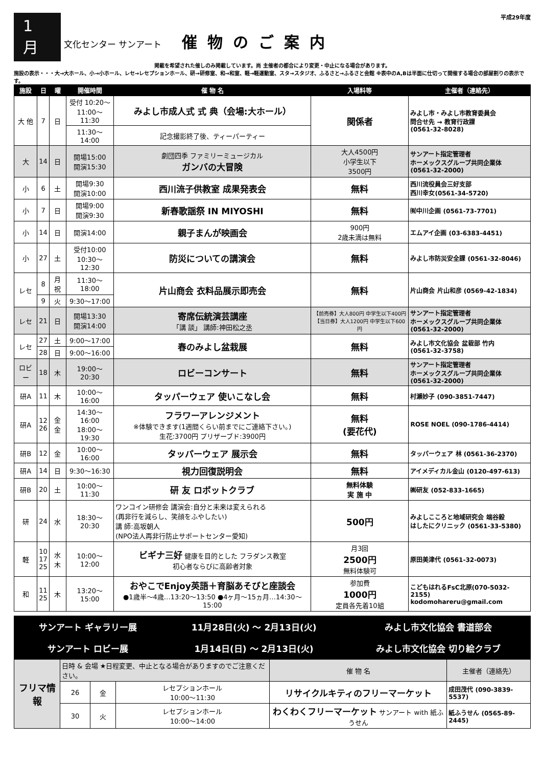1 月
文化センター サンアート
催物のご案内
平成29年度
掲載を希望された催しのみ掲載しています。尚 主催者の都合により変更・中止になる場合があります。
施設の表示・・・大→大ホール、小→小ホール、レセ→レセプションホール、研→研修室、和→和室、軽→軽運動室、スタ→スタジオ、ふるさと→ふるさと会館 ※表中のA,Bは半面に仕切って開催する場合の部屋割りの表示です。
| 施設 | 日 | 曜 | 開催時間 | 催 物 名 | 入場料等 | 主催者（連絡先） |
| --- | --- | --- | --- | --- | --- | --- |
| 大 他 | 7 | 日 | 受付 10:20～ 11:00～11:30 | みよし市成人式 式 典（会場:大ホール） | 関係者 | みよし市・みよし市教育委員会 問合せ先 → 教育行政課 (0561-32-8028) |
| | | | 11:30～14:00 | 記念撮影終了後、ティーパーティー | | |
| 大 | 14 | 日 | 開場15:00 開演15:30 | 劇団四季 ファミリーミュージカル ガンバの大冒険 | 大人4500円 小学生以下 3500円 | サンアート指定管理者 ホーメックスグループ共同企業体 (0561-32-2000) |
| 小 | 6 | 土 | 開場9:30 開演10:00 | 西川流子供教室 成果発表会 | 無料 | 西川流役員会三好支部 西川幸女(0561-34-5720) |
| 小 | 7 | 日 | 開場9:00 開演9:30 | 新春歌謡祭 IN MIYOSHI | 無料 | ㈲中川企画 (0561-73-7701) |
| 小 | 14 | 日 | 開演14:00 | 親子まんが映画会 | 900円 2歳未満は無料 | エムアイ企画 (03-6383-4451) |
| 小 | 27 | 土 | 受付10:00 10:30～12:30 | 防災についての講演会 | 無料 | みよし市防災安全課 (0561-32-8046) |
| レセ | 8 | 月祝 | 11:30～18:00 | 片山商会 衣料品展示即売会 | 無料 | 片山商会 片山和彦 (0569-42-1834) |
| | 9 | 火 | 9:30～17:00 | | | |
| レセ | 21 | 日 | 開場13:30 開演14:00 | 寄席伝統演芸講座 「講 談」 講師:神田松之丞 | 【前売券】大人800円 中学生以下400円 【当日券】大人1200円 中学生以下600円 | サンアート指定管理者 ホーメックスグループ共同企業体 (0561-32-2000) |
| レセ | 27 | 土 | 9:00～17:00 | 春のみよし盆栽展 | 無料 | みよし市文化協会 盆栽部 竹内 (0561-32-3758) |
| | 28 | 日 | 9:00～16:00 | | | |
| ロビー | 18 | 木 | 19:00～20:30 | ロビーコンサート | 無料 | サンアート指定管理者 ホーメックスグループ共同企業体 (0561-32-2000) |
| 研A | 11 | 木 | 10:00～16:00 | タッパーウェア 使いこなし会 | 無料 | 村瀬妙子 (090-3851-7447) |
| 研A | 12 26 | 金 金 | 14:30～16:00 18:00～19:30 | フラワーアレンジメント ※体験できます(1週間くらい前までにご連絡下さい。) 生花:3700円 プリザーブド:3900円 | 無料 (要花代) | ROSE NOEL (090-1786-4414) |
| 研B | 12 | 金 | 10:00～16:00 | タッパーウェア 展示会 | 無料 | タッパーウェア 林 (0561-36-2370) |
| 研A | 14 | 日 | 9:30～16:30 | 視力回復説明会 | 無料 | アイメディカル金山 (0120-497-613) |
| 研B | 20 | 土 | 10:00～11:30 | 研 友 ロボットクラブ | 無料体験 実 施 中 | ㈱研友 (052-833-1665) |
| 研 | 24 | 水 | 18:30～20:30 | ワンコイン研修会 講演会:自分と未来は変えられる (再非行を減らし、笑顔をふやしたい) 講 師:高坂朝人 (NPO法人再非行防止サポートセンター愛知) | 500円 | みよしこころと地域研究会 端谷毅 はしたにクリニック (0561-33-5380) |
| 軽 | 10 17 25 | 水 木 | 10:00～12:00 | ビギナ三好 健康を目的とした フラダンス教室 初心者ならびに高齢者対象 | 月3回 2500円 無料体験可 | 原田美津代 (0561-32-0073) |
| 和 | 11 25 | 木 | 13:20～15:00 | おやこでEnjoy英語＋育脳あそびと座談会 ●1歳半～4歳…13:20～13:50 ●4ヶ月～15ヵ月…14:30～15:00 | 参加費 1000円 定員各先着10組 | こどもはれるFsC北原(070-5032-2155) kodomohareru@gmail.com |
| サンアート ギャラリー展 | 11月28日(火) ～ 2月13日(火) | みよし市文化協会 書道部会 |
| サンアート ロビー展 | 1月14日(日) ～ 2月13日(火) | みよし市文化協会 切り絵クラブ |
| フリマ情報 | 日時 & 会場 ★日程変更、中止となる場合がありますのでご注意ください。 | | | 催 物 名 | 主催者（連絡先） |
| | 26 | 金 | レセプションホール 10:00～11:30 | リサイクルキティのフリーマーケット | 成田茂代 (090-3839-5537) |
| | 30 | 火 | レセプションホール 10:00～14:00 | わくわくフリーマーケット サンアート with 紙ふうせん | 紙ふうせん (0565-89-2445) |